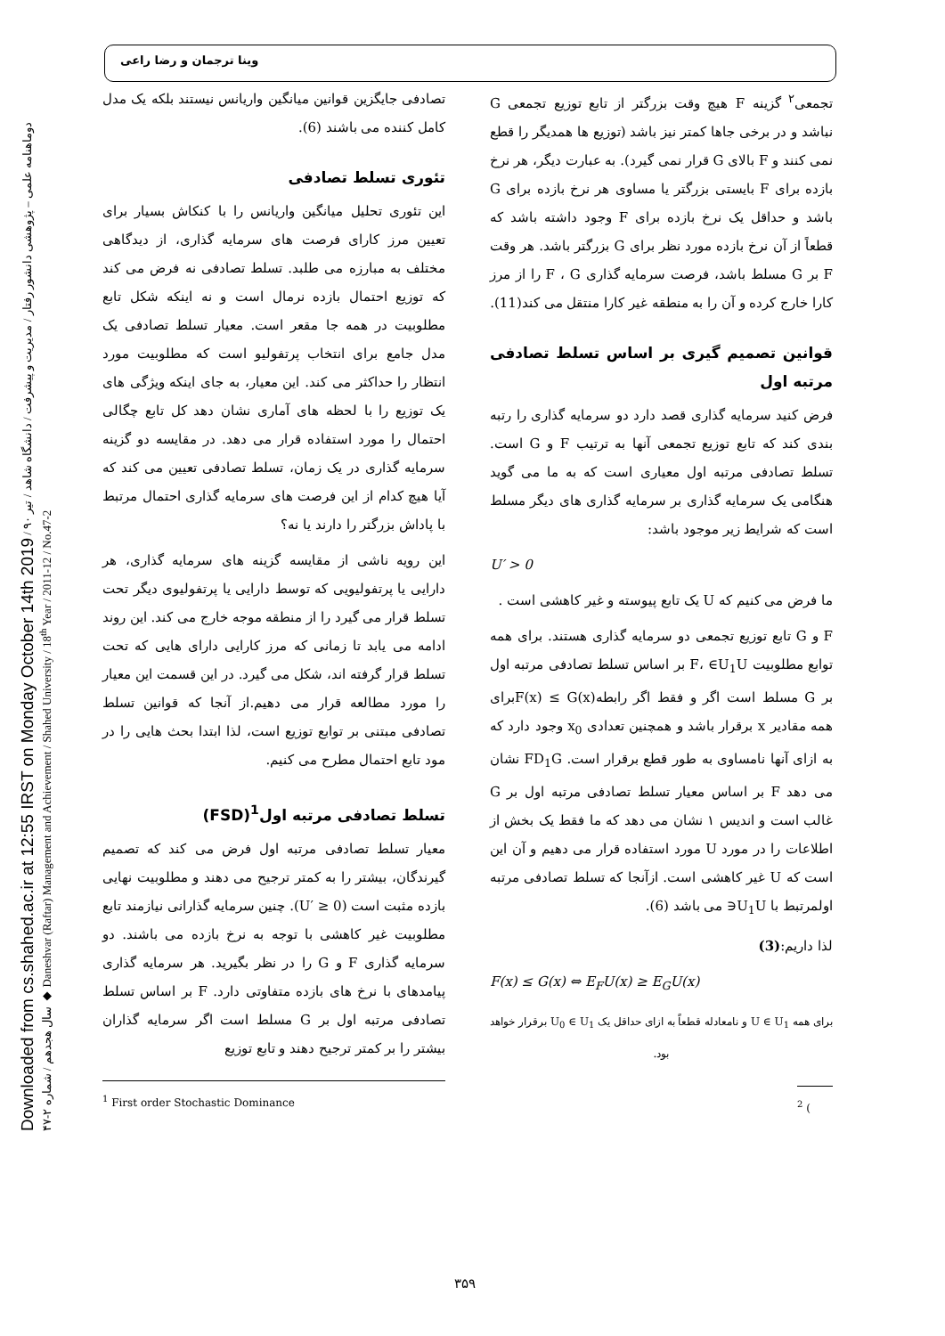Downloaded from cs.shahed.ac.ir at 12:55 IRST on Monday October 14th 2019 دوماهنامه علمی – پژوهشی دانشور رفتار / مدیریت و پیشرفت / دانشگاه شاهد / تیر ۹۰ / سال هجدهم / شماره ۲-۴۷ ◆ Daneshvar (Raftar) Management and Achievement / Shahed University / 18<sup>th</sup> Year / 2011-12 / No.47-2
وینا ترجمان و رضا راعی
تصادفی جایگزین قوانین میانگین واریانس نیستند بلکه یک مدل کامل کننده می باشند (6).
تئوری تسلط تصادفی
این تئوری تحلیل میانگین واریانس را با کنکاش بسیار برای تعیین مرز کارای فرصت های سرمایه گذاری، از دیدگاهی مختلف به مبارزه می طلبد. تسلط تصادفی نه فرض می کند که توزیع احتمال بازده نرمال است و نه اینکه شکل تابع مطلوبیت در همه جا مقعر است. معیار تسلط تصادفی یک مدل جامع برای انتخاب پرتفولیو است که مطلوبیت مورد انتظار را حداکثر می کند. این معیار، به جای اینکه ویژگی های یک توزیع را با لحظه های آماری نشان دهد کل تابع چگالی احتمال را مورد استفاده قرار می دهد. در مقایسه دو گزینه سرمایه گذاری در یک زمان، تسلط تصادفی تعیین می کند که آیا هیچ کدام از این فرصت های سرمایه گذاری احتمال مرتبط با پاداش بزرگتر را دارند یا نه؟
این رویه ناشی از مقایسه گزینه های سرمایه گذاری، هر دارایی یا پرتفولیویی که توسط دارایی یا پرتفولیوی دیگر تحت تسلط قرار می گیرد را از منطقه موجه خارج می کند. این روند ادامه می یابد تا زمانی که مرز کارایی دارای هایی که تحت تسلط قرار گرفته اند، شکل می گیرد. در این قسمت این معیار را مورد مطالعه قرار می دهیم.از آنجا که قوانین تسلط تصادفی مبتنی بر توابع توزیع است، لذا ابتدا بحث هایی را در مود تابع احتمال مطرح می کنیم.
تسلط تصادفی مرتبه اول<sup>1</sup>(FSD)
معیار تسلط تصادفی مرتبه اول فرض می کند که تصمیم گیرندگان، بیشتر را به کمتر ترجیح می دهند و مطلوبیت نهایی بازده مثبت است (U′ ≥ 0). چنین سرمایه گذارانی نیازمند تابع مطلوبیت غیر کاهشی با توجه به نرخ بازده می باشند. دو سرمایه گذاری F و G را در نظر بگیرید. هر سرمایه گذاری پیامدهای با نرخ های بازده متفاوتی دارد. F بر اساس تسلط تصادفی مرتبه اول بر G مسلط است اگر سرمایه گذاران بیشتر را بر کمتر ترجیح دهند و تابع توزیع
<sup>1</sup> First order Stochastic Dominance
تجمعی<sup>۲</sup> گزینه F هیچ وقت بزرگتر از تابع توزیع تجمعی G نباشد و در برخی جاها کمتر نیز باشد (توزیع ها همدیگر را قطع نمی کنند و F بالای G قرار نمی گیرد). به عبارت دیگر، هر نرخ بازده برای F بایستی بزرگتر یا مساوی هر نرخ بازده برای G باشد و حداقل یک نرخ بازده برای F وجود داشته باشد که قطعاً از آن نرخ بازده مورد نظر برای G بزرگتر باشد. هر وقت F بر G مسلط باشد، فرصت سرمایه گذاری F ، G را از مرز کارا خارج کرده و آن را به منطقه غیر کارا منتقل می کند(11).
قوانین تصمیم گیری بر اساس تسلط تصادفی مرتبه اول
فرض کنید سرمایه گذاری قصد دارد دو سرمایه گذاری را رتبه بندی کند که تابع توزیع تجمعی آنها به ترتیب F و G است. تسلط تصادفی مرتبه اول معیاری است که به ما می گوید هنگامی یک سرمایه گذاری بر سرمایه گذاری های دیگر مسلط است که شرایط زیر موجود باشد:
U′ > 0
ما فرض می کنیم که U یک تابع پیوسته و غیر کاهشی است .
F و G تابع توزیع تجمعی دو سرمایه گذاری هستند. برای همه توابع مطلوبیت F، ∈U<sub>1</sub>U بر اساس تسلط تصادفی مرتبه اول بر G مسلط است اگر و فقط اگر رابطهF(x) ≤ G(x)برای همه مقادیر x برقرار باشد و همچنین تعدادی x<sub>0</sub> وجود دارد که به ازای آنها نامساوی به طور قطع برقرار است. FD<sub>1</sub>G نشان می دهد F بر اساس معیار تسلط تصادفی مرتبه اول بر G غالب است و اندیس ۱ نشان می دهد که ما فقط یک بخش از اطلاعات را در مورد U مورد استفاده قرار می دهیم و آن این است که U غیر کاهشی است. ازآنجا که تسلط تصادفی مرتبه اولمرتبط با U<sub>1</sub>U∈ می باشد (6).
لذا داریم:(3)
F(x) ≤ G(x) ⇔ E<sub>F</sub>U(x) ≥ E<sub>G</sub>U(x)
برای همه U ∈ U<sub>1</sub> و نامعادله قطعاً به ازای حداقل یک U<sub>0</sub> ∈ U<sub>1</sub> برقرار خواهد بود.
<sup>2</sup> (
۳۵۹